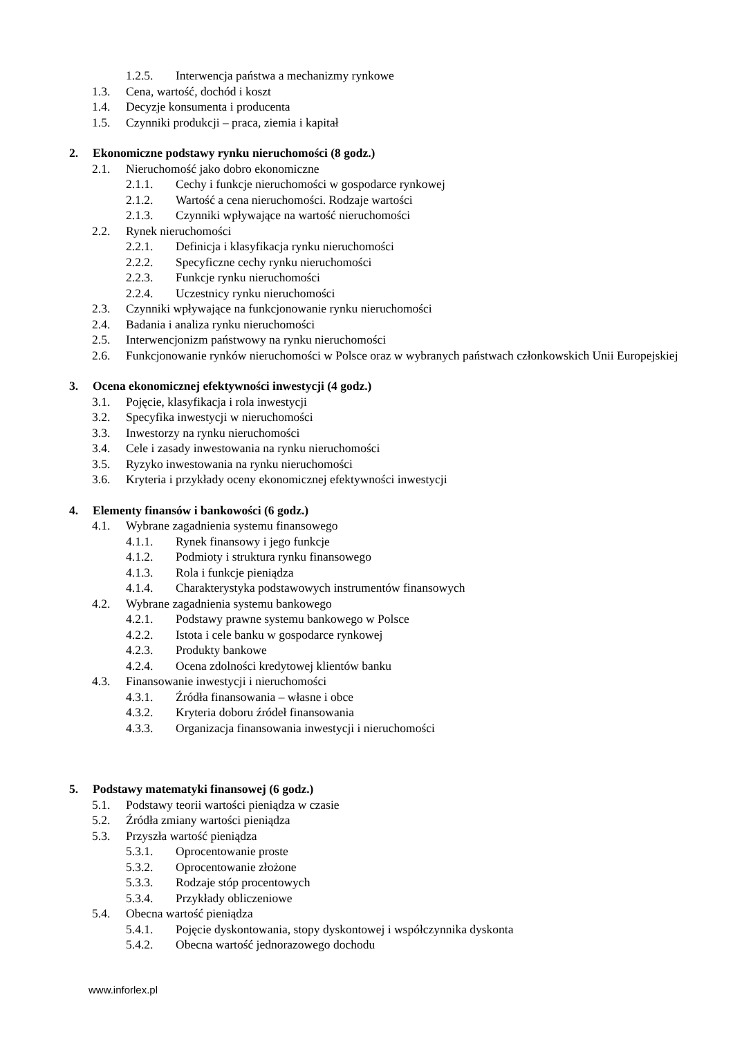1.2.5. Interwencja państwa a mechanizmy rynkowe
1.3. Cena, wartość, dochód i koszt
1.4. Decyzje konsumenta i producenta
1.5. Czynniki produkcji – praca, ziemia i kapitał
2. Ekonomiczne podstawy rynku nieruchomości (8 godz.)
2.1. Nieruchomość jako dobro ekonomiczne
2.1.1. Cechy i funkcje nieruchomości w gospodarce rynkowej
2.1.2. Wartość a cena nieruchomości. Rodzaje wartości
2.1.3. Czynniki wpływające na wartość nieruchomości
2.2. Rynek nieruchomości
2.2.1. Definicja i klasyfikacja rynku nieruchomości
2.2.2. Specyficzne cechy rynku nieruchomości
2.2.3. Funkcje rynku nieruchomości
2.2.4. Uczestnicy rynku nieruchomości
2.3. Czynniki wpływające na funkcjonowanie rynku nieruchomości
2.4. Badania i analiza rynku nieruchomości
2.5. Interwencjonizm państwowy na rynku nieruchomości
2.6. Funkcjonowanie rynków nieruchomości w Polsce oraz w wybranych państwach członkowskich Unii Europejskiej
3. Ocena ekonomicznej efektywności inwestycji (4 godz.)
3.1. Pojęcie, klasyfikacja i rola inwestycji
3.2. Specyfika inwestycji w nieruchomości
3.3. Inwestorzy na rynku nieruchomości
3.4. Cele i zasady inwestowania na rynku nieruchomości
3.5. Ryzyko inwestowania na rynku nieruchomości
3.6. Kryteria i przykłady oceny ekonomicznej efektywności inwestycji
4. Elementy finansów i bankowości (6 godz.)
4.1. Wybrane zagadnienia systemu finansowego
4.1.1. Rynek finansowy i jego funkcje
4.1.2. Podmioty i struktura rynku finansowego
4.1.3. Rola i funkcje pieniądza
4.1.4. Charakterystyka podstawowych instrumentów finansowych
4.2. Wybrane zagadnienia systemu bankowego
4.2.1. Podstawy prawne systemu bankowego w Polsce
4.2.2. Istota i cele banku w gospodarce rynkowej
4.2.3. Produkty bankowe
4.2.4. Ocena zdolności kredytowej klientów banku
4.3. Finansowanie inwestycji i nieruchomości
4.3.1. Źródła finansowania – własne i obce
4.3.2. Kryteria doboru źródeł finansowania
4.3.3. Organizacja finansowania inwestycji i nieruchomości
5. Podstawy matematyki finansowej (6 godz.)
5.1. Podstawy teorii wartości pieniądza w czasie
5.2. Źródła zmiany wartości pieniądza
5.3. Przyszła wartość pieniądza
5.3.1. Oprocentowanie proste
5.3.2. Oprocentowanie złożone
5.3.3. Rodzaje stóp procentowych
5.3.4. Przykłady obliczeniowe
5.4. Obecna wartość pieniądza
5.4.1. Pojęcie dyskontowania, stopy dyskontowej i współczynnika dyskonta
5.4.2. Obecna wartość jednorazowego dochodu
www.inforlex.pl